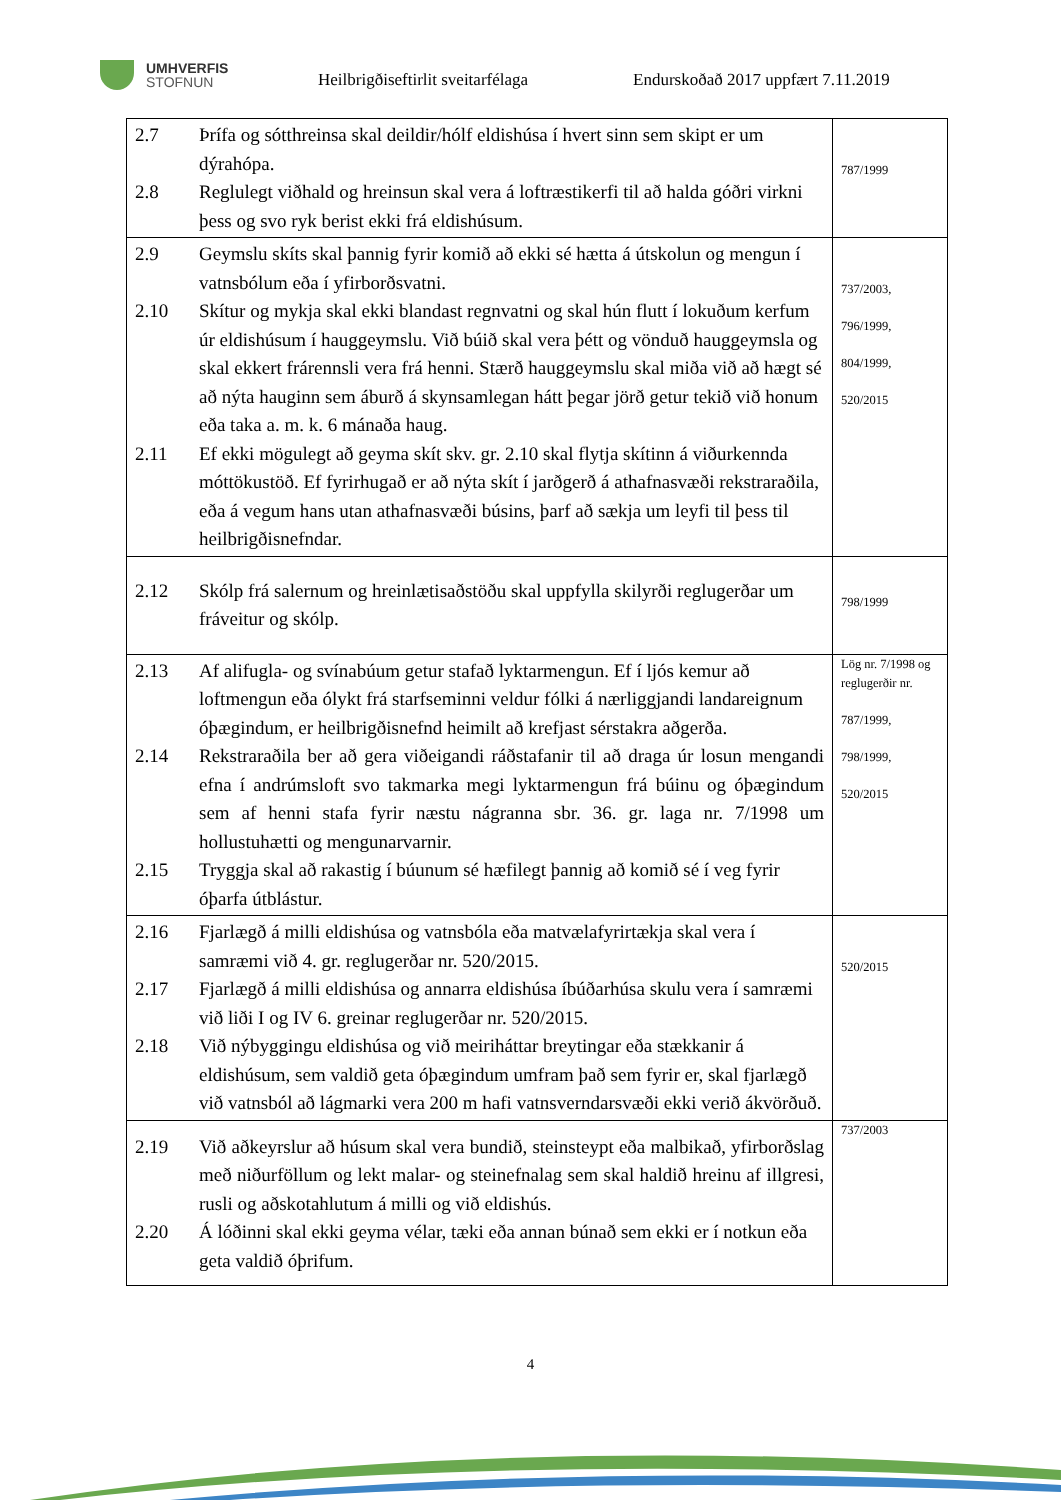UMHVERFIS
STOFNUN
Heilbrigðiseftirlit sveitarfélaga
Endurskoðað 2017 uppfært 7.11.2019
| 2.7 Þrífa og sótthreinsa skal deildir/hólf eldishúsa í hvert sinn sem skipt er um dýrahópa. 2.8 Reglulegt viðhald og hreinsun skal vera á loftræstikerfi til að halda góðri virkni þess og svo ryk berist ekki frá eldishúsum. | 787/1999 |
| 2.9 Geymslu skíts skal þannig fyrir komið að ekki sé hætta á útskolun og mengun í vatnsbólum eða í yfirborðsvatni. 2.10 Skítur og mykja skal ekki blandast regnvatni og skal hún flutt í lokuðum kerfum úr eldishúsum í hauggeymslu. Við búið skal vera þétt og vönduð hauggeymsla og skal ekkert frárennsli vera frá henni. Stærð hauggeymslu skal miða við að hægt sé að nýta hauginn sem áburð á skynsamlegan hátt þegar jörð getur tekið við honum eða taka a. m. k. 6 mánaða haug. 2.11 Ef ekki mögulegt að geyma skít skv. gr. 2.10 skal flytja skítinn á viðurkennda móttökustöð. Ef fyrirhugað er að nýta skít í jarðgerð á athafnasvæði rekstraraðila, eða á vegum hans utan athafnasvæði búsins, þarf að sækja um leyfi til þess til heilbrigðisnefndar. | 737/2003, 796/1999, 804/1999, 520/2015 |
| 2.12 Skólp frá salernum og hreinlætisaðstöðu skal uppfylla skilyrði reglugerðar um fráveitur og skólp. | 798/1999 |
| 2.13 Af alifugla- og svínabúum getur stafað lyktarmengun. Ef í ljós kemur að loftmengun eða ólykt frá starfseminni veldur fólki á nærliggjandi landareignum óþægindum, er heilbrigðisnefnd heimilt að krefjast sérstakra aðgerða. 2.14 Rekstraraðila ber að gera viðeigandi ráðstafanir til að draga úr losun mengandi efna í andrúmsloft svo takmarka megi lyktarmengun frá búinu og óþægindum sem af henni stafa fyrir næstu nágranna sbr. 36. gr. laga nr. 7/1998 um hollustuhætti og mengunarvarnir. 2.15 Tryggja skal að rakastig í búunum sé hæfilegt þannig að komið sé í veg fyrir óþarfa útblástur. | Lög nr. 7/1998 og reglugerðir nr. 787/1999, 798/1999, 520/2015 |
| 2.16 Fjarlægð á milli eldishúsa og vatnsbóla eða matvælafyrirtækja skal vera í samræmi við 4. gr. reglugerðar nr. 520/2015. 2.17 Fjarlægð á milli eldishúsa og annarra eldishúsa íbúðarhúsa skulu vera í samræmi við liði I og IV 6. greinar reglugerðar nr. 520/2015. 2.18 Við nýbyggingu eldishúsa og við meiriháttar breytingar eða stækkanir á eldishúsum, sem valdið geta óþægindum umfram það sem fyrir er, skal fjarlægð við vatnsból að lágmarki vera 200 m hafi vatnsverndarsvæði ekki verið ákvörðuð. | 520/2015 |
| 2.19 Við aðkeyrslur að húsum skal vera bundið, steinsteypt eða malbikað, yfirborðslag með niðurföllum og lekt malar- og steinefnalag sem skal haldið hreinu af illgresi, rusli og aðskotahlutum á milli og við eldishús. 2.20 Á lóðinni skal ekki geyma vélar, tæki eða annan búnað sem ekki er í notkun eða geta valdið óþrifum. | 737/2003 |
4